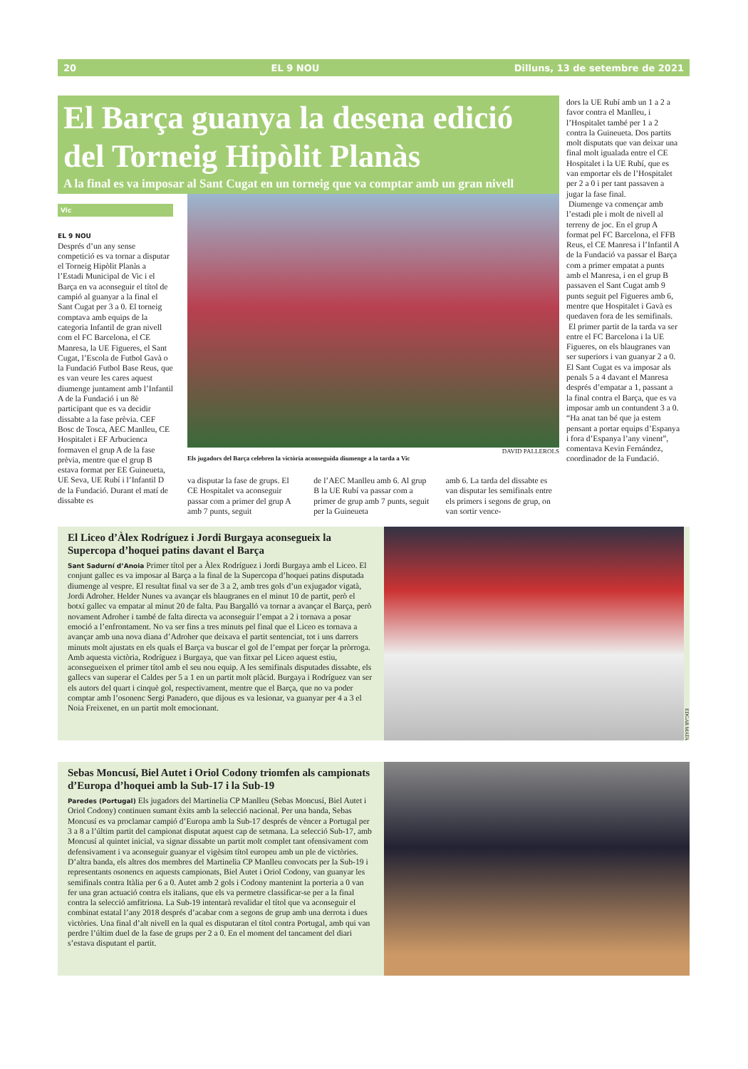20 EL 9 NOU Dilluns, 13 de setembre de 2021
El Barça guanya la desena edició del Torneig Hipòlit Planàs
A la final es va imposar al Sant Cugat en un torneig que va comptar amb un gran nivell
Vic
EL 9 NOU
Després d’un any sense competició es va tornar a disputar el Torneig Hipòlit Planàs a l’Estadi Municipal de Vic i el Barça en va aconseguir el títol de campió al guanyar a la final el Sant Cugat per 3 a 0. El torneig comptava amb equips de la categoria Infantil de gran nivell com el FC Barcelona, el CE Manresa, la UE Figueres, el Sant Cugat, l’Escola de Futbol Gavà o la Fundació Futbol Base Reus, que es van veure les cares aquest diumenge juntament amb l’Infantil A de la Fundació i un 8è participant que es va decidir dissabte a la fase prèvia. CEF Bosc de Tosca, AEC Manlleu, CE Hospitalet i EF Arbucienca formaven el grup A de la fase prèvia, mentre que el grup B estava format per EE Guineueta, UE Seva, UE Rubí i l’Infantil D de la Fundació. Durant el matí de dissabte es
DAVID PALLEROLS
Els jugadors del Barça celebren la victòria aconseguida diumenge a la tarda a Vic
va disputar la fase de grups. El CE Hospitalet va aconseguir passar com a primer del grup A amb 7 punts, seguit
de l’AEC Manlleu amb 6. Al grup B la UE Rubí va passar com a primer de grup amb 7 punts, seguit per la Guineueta
amb 6. La tarda del dissabte es van disputar les semifinals entre els primers i segons de grup, on van sortir vence-
dors la UE Rubí amb un 1 a 2 a favor contra el Manlleu, i l’Hospitalet també per 1 a 2 contra la Guineueta. Dos partits molt disputats que van deixar una final molt igualada entre el CE Hospitalet i la UE Rubí, que es van emportar els de l’Hospitalet per 2 a 0 i per tant passaven a jugar la fase final.
Diumenge va començar amb l’estadi ple i molt de nivell al terreny de joc. En el grup A format pel FC Barcelona, el FFB Reus, el CE Manresa i l’Infantil A de la Fundació va passar el Barça com a primer empatat a punts amb el Manresa, i en el grup B passaven el Sant Cugat amb 9 punts seguit pel Figueres amb 6, mentre que Hospitalet i Gavà es quedaven fora de les semifinals.
El primer partit de la tarda va ser entre el FC Barcelona i la UE Figueres, on els blaugranes van ser superiors i van guanyar 2 a 0. El Sant Cugat es va imposar als penals 5 a 4 davant el Manresa després d’empatar a 1, passant a la final contra el Barça, que es va imposar amb un contundent 3 a 0. “Ha anat tan bé que ja estem pensant a portar equips d’Espanya i fora d’Espanya l’any vinent”, comentava Kevin Fernández, coordinador de la Fundació.
El Liceo d’Àlex Rodríguez i Jordi Burgaya aconsegueix la Supercopa d’hoquei patins davant el Barça
Sant Sadurní d’Anoia Primer títol per a Àlex Rodríguez i Jordi Burgaya amb el Liceo. El conjunt gallec es va imposar al Barça a la final de la Supercopa d’hoquei patins disputada diumenge al vespre. El resultat final va ser de 3 a 2, amb tres gols d’un exjugador vigatà, Jordi Adroher. Helder Nunes va avançar els blaugranes en el minut 10 de partit, però el botxí gallec va empatar al minut 20 de falta. Pau Bargalló va tornar a avançar el Barça, però novament Adroher i també de falta directa va aconseguir l’empat a 2 i tornava a posar emoció a l’enfrontament. No va ser fins a tres minuts pel final que el Liceo es tornava a avançar amb una nova diana d’Adroher que deixava el partit sentenciat, tot i uns darrers minuts molt ajustats en els quals el Barça va buscar el gol de l’empat per forçar la pròrroga. Amb aquesta victòria, Rodríguez i Burgaya, que van fitxar pel Liceo aquest estiu, aconsegueixen el primer títol amb el seu nou equip. A les semifinals disputades dissabte, els gallecs van superar el Caldes per 5 a 1 en un partit molt plàcid. Burgaya i Rodríguez van ser els autors del quart i cinquè gol, respectivament, mentre que el Barça, que no va poder comptar amb l’osonenc Sergi Panadero, que dijous es va lesionar, va guanyar per 4 a 3 el Noia Freixenet, en un partit molt emocionant.
EDGAR MATA
Sebas Moncusí, Biel Autet i Oriol Codony triomfen als campionats d’Europa d’hoquei amb la Sub-17 i la Sub-19
Paredes (Portugal) Els jugadors del Martinelia CP Manlleu (Sebas Moncusí, Biel Autet i Oriol Codony) continuen sumant èxits amb la selecció nacional. Per una banda, Sebas Moncusí es va proclamar campió d’Europa amb la Sub-17 després de vèncer a Portugal per 3 a 8 a l’últim partit del campionat disputat aquest cap de setmana. La selecció Sub-17, amb Moncusí al quintet inicial, va signar dissabte un partit molt complet tant ofensivament com defensivament i va aconseguir guanyar el vigèsim títol europeu amb un ple de victòries. D’altra banda, els altres dos membres del Martinelia CP Manlleu convocats per la Sub-19 i representants osonencs en aquests campionats, Biel Autet i Oriol Codony, van guanyar les semifinals contra Itàlia per 6 a 0. Autet amb 2 gols i Codony mantenint la porteria a 0 van fer una gran actuació contra els italians, que els va permetre classificar-se per a la final contra la selecció amfitriona. La Sub-19 intentarà revalidar el títol que va aconseguir el combinat estatal l’any 2018 després d’acabar com a segons de grup amb una derrota i dues victòries. Una final d’alt nivell en la qual es disputaran el títol contra Portugal, amb qui van perdre l’últim duel de la fase de grups per 2 a 0. En el moment del tancament del diari s’estava disputant el partit.